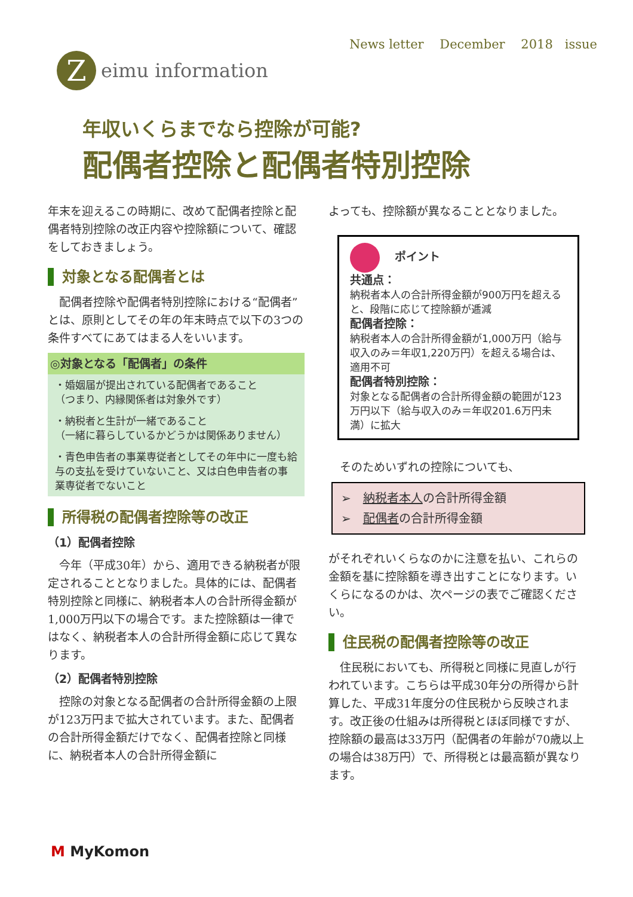News letter December 2018 issue
Z
eimu information
年収いくらまでなら控除が可能?
配偶者控除と配偶者特別控除
年末を迎えるこの時期に、改めて配偶者控除と配偶者特別控除の改正内容や控除額について、確認をしておきましょう。
対象となる配偶者とは
　配偶者控除や配偶者特別控除における“配偶者”とは、原則としてその年の年末時点で以下の3つの条件すべてにあてはまる人をいいます。
◎対象となる「配偶者」の条件
・婚姻届が提出されている配偶者であること
（つまり、内縁関係者は対象外です）
・納税者と生計が一緒であること
（一緒に暮らしているかどうかは関係ありません）
・青色申告者の事業専従者としてその年中に一度も給与の支払を受けていないこと、又は白色申告者の事業専従者でないこと
所得税の配偶者控除等の改正
（1）配偶者控除
　今年（平成30年）から、適用できる納税者が限定されることとなりました。具体的には、配偶者特別控除と同様に、納税者本人の合計所得金額が1,000万円以下の場合です。また控除額は一律ではなく、納税者本人の合計所得金額に応じて異なります。
（2）配偶者特別控除
　控除の対象となる配偶者の合計所得金額の上限が123万円まで拡大されています。また、配偶者の合計所得金額だけでなく、配偶者控除と同様に、納税者本人の合計所得金額に
よっても、控除額が異なることとなりました。
ポイント
共通点：
納税者本人の合計所得金額が900万円を超えると、段階に応じて控除額が逓減
配偶者控除：
納税者本人の合計所得金額が1,000万円（給与収入のみ＝年収1,220万円）を超える場合は、適用不可
配偶者特別控除：
対象となる配偶者の合計所得金額の範囲が123万円以下（給与収入のみ＝年収201.6万円未満）に拡大
　そのためいずれの控除についても、
➢　納税者本人の合計所得金額
➢　配偶者の合計所得金額
がそれぞれいくらなのかに注意を払い、これらの金額を基に控除額を導き出すことになります。いくらになるのかは、次ページの表でご確認ください。
住民税の配偶者控除等の改正
　住民税においても、所得税と同様に見直しが行われています。こちらは平成30年分の所得から計算した、平成31年度分の住民税から反映されます。改正後の仕組みは所得税とほぼ同様ですが、控除額の最高は33万円（配偶者の年齢が70歳以上の場合は38万円）で、所得税とは最高額が異なります。
M MyKomon